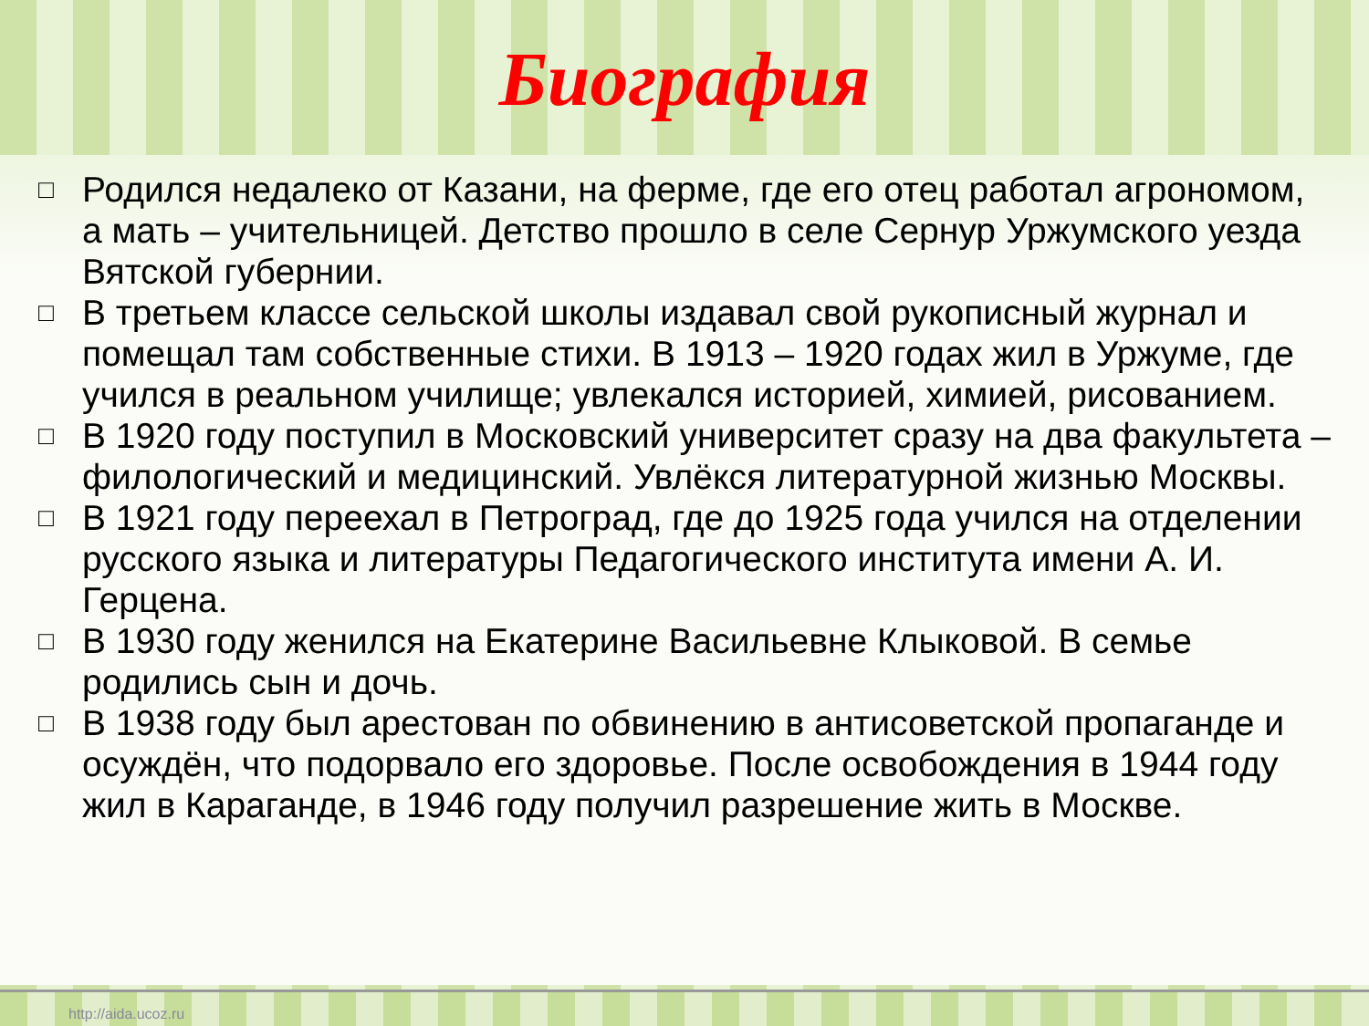Биография
□ Родился недалеко от Казани, на ферме, где его отец работал агрономом, а мать – учительницей. Детство прошло в селе Сернур Уржумского уезда Вятской губернии.
□ В третьем классе сельской школы издавал свой рукописный журнал и помещал там собственные стихи. В 1913 – 1920 годах жил в Уржуме, где учился в реальном училище; увлекался историей, химией, рисованием.
□ В 1920 году поступил в Московский университет сразу на два факультета – филологический и медицинский. Увлёкся литературной жизнью Москвы.
□ В 1921 году переехал в Петроград, где до 1925 года учился на отделении русского языка и литературы Педагогического института имени А. И. Герцена.
□ В 1930 году женился на Екатерине Васильевне Клыковой. В семье родились сын и дочь.
□ В 1938 году был арестован по обвинению в антисоветской пропаганде и осуждён, что подорвало его здоровье. После освобождения в 1944 году жил в Караганде, в 1946 году получил разрешение жить в Москве.
http://aida.ucoz.ru